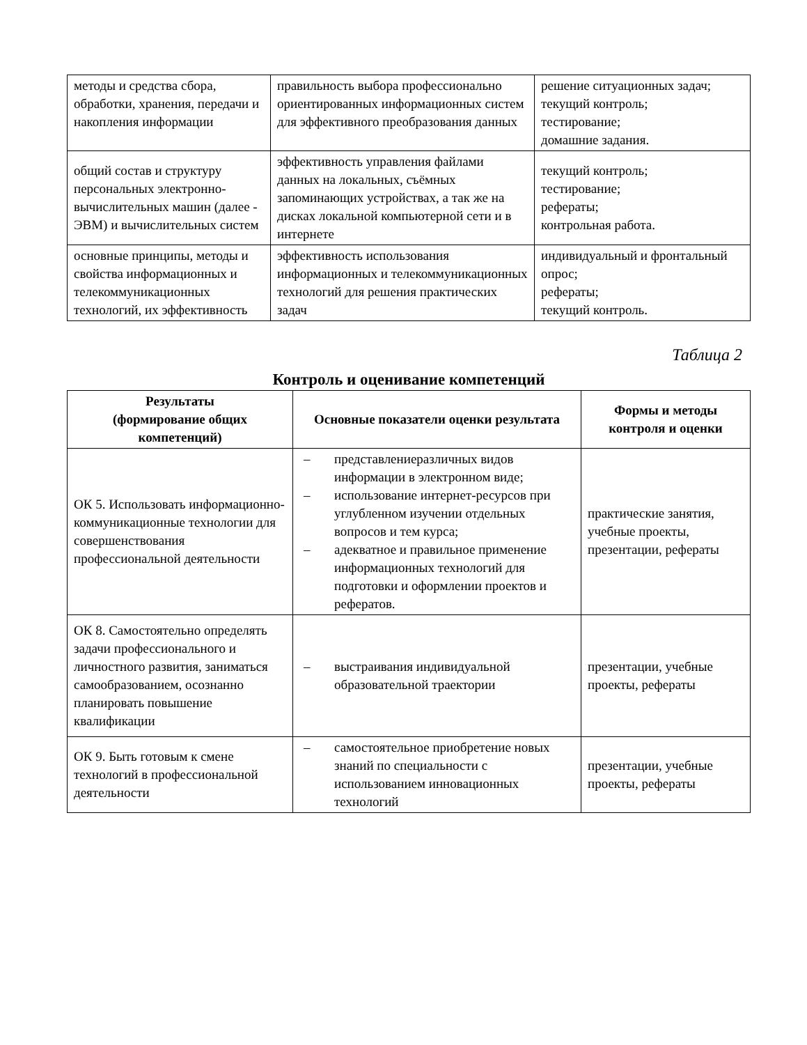| методы и средства сбора, обработки, хранения, передачи и накопления информации | правильность выбора профессионально ориентированных информационных систем для эффективного преобразования данных | решение ситуационных задач; текущий контроль; тестирование; домашние задания. |
| общий состав и структуру персональных электронно-вычислительных машин (далее - ЭВМ) и вычислительных систем | эффективность управления файлами данных на локальных, съёмных запоминающих устройствах, а так же на дисках локальной компьютерной сети и в интернете | текущий контроль; тестирование; рефераты; контрольная работа. |
| основные принципы, методы и свойства информационных и телекоммуникационных технологий, их эффективность | эффективность использования информационных и телекоммуникационных технологий для решения практических задач | индивидуальный и фронтальный опрос; рефераты; текущий контроль. |
Таблица 2
Контроль и оценивание компетенций
| Результаты (формирование общих компетенций) | Основные показатели оценки результата | Формы и методы контроля и оценки |
| --- | --- | --- |
| ОК 5. Использовать информационно-коммуникационные технологии для совершенствования профессиональной деятельности | – представлениеразличных видов информации в электронном виде; – использование интернет-ресурсов при углубленном изучении отдельных вопросов и тем курса; – адекватное и правильное применение информационных технологий для подготовки и оформлении проектов и рефератов. | практические занятия, учебные проекты, презентации, рефераты |
| ОК 8. Самостоятельно определять задачи профессионального и личностного развития, заниматься самообразованием, осознанно планировать повышение квалификации | – выстраивания индивидуальной образовательной траектории | презентации, учебные проекты, рефераты |
| ОК 9. Быть готовым к смене технологий в профессиональной деятельности | – самостоятельное приобретение новых знаний по специальности с использованием инновационных технологий | презентации, учебные проекты, рефераты |